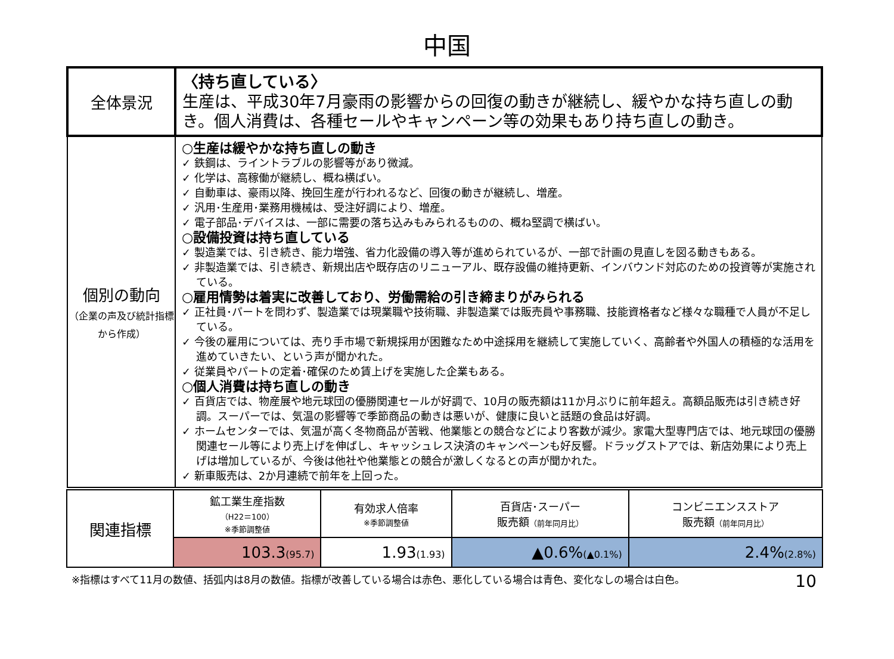中国
| 全体景況 | 〈持ち直している〉 生産は、平成30年7月豪雨の影響からの回復の動きが継続し、緩やかな持ち直しの動き。個人消費は、各種セールやキャンペーン等の効果もあり持ち直しの動き。 |
| 個別の動向 （企業の声及び統計指標から作成） | ○生産は緩やかな持ち直しの動き ✓ 鉄鋼は、ライントラブルの影響等があり微減。 ✓ 化学は、高稼働が継続し、概ね横ばい。 ✓ 自動車は、豪雨以降、挽回生産が行われるなど、回復の動きが継続し、増産。 ✓ 汎用･生産用･業務用機械は、受注好調により、増産。 ✓ 電子部品･デバイスは、一部に需要の落ち込みもみられるものの、概ね堅調で横ばい。 ○設備投資は持ち直している ✓ 製造業では、引き続き、能力増強、省力化設備の導入等が進められているが、一部で計画の見直しを図る動きもある。 ✓ 非製造業では、引き続き、新規出店や既存店のリニューアル、既存設備の維持更新、インバウンド対応のための投資等が実施されている。 ○雇用情勢は着実に改善しており、労働需給の引き締まりがみられる ✓ 正社員･パートを問わず、製造業では現業職や技術職、非製造業では販売員や事務職、技能資格者など様々な職種で人員が不足している。 ✓ 今後の雇用については、売り手市場で新規採用が困難なため中途採用を継続して実施していく、高齢者や外国人の積極的な活用を進めていきたい、という声が聞かれた。 ✓ 従業員やパートの定着･確保のため賃上げを実施した企業もある。 ○個人消費は持ち直しの動き ✓ 百貨店では、物産展や地元球団の優勝関連セールが好調で、10月の販売額は11か月ぶりに前年超え。高額品販売は引き続き好調。スーパーでは、気温の影響等で季節商品の動きは悪いが、健康に良いと話題の食品は好調。 ✓ ホームセンターでは、気温が高く冬物商品が苦戦、他業態との競合などにより客数が減少。家電大型専門店では、地元球団の優勝関連セール等により売上げを伸ばし、キャッシュレス決済のキャンペーンも好反響。ドラッグストアでは、新店効果により売上げは増加しているが、今後は他社や他業態との競合が激しくなるとの声が聞かれた。 ✓ 新車販売は、2か月連続で前年を上回った。 |
| 関連指標 | 鉱工業生産指数 （H22＝100） ※季節調整値 | 有効求人倍率 ※季節調整値 | 百貨店･スーパー 販売額 （前年同月比） | コンビニエンスストア 販売額 （前年同月比） |
| | 103.3 (95.7) | 1.93 (1.93) | ▲0.6% (▲0.1%) | 2.4% (2.8%) |
※指標はすべて11月の数値、括弧内は8月の数値。指標が改善している場合は赤色、悪化している場合は青色、変化なしの場合は白色。 10